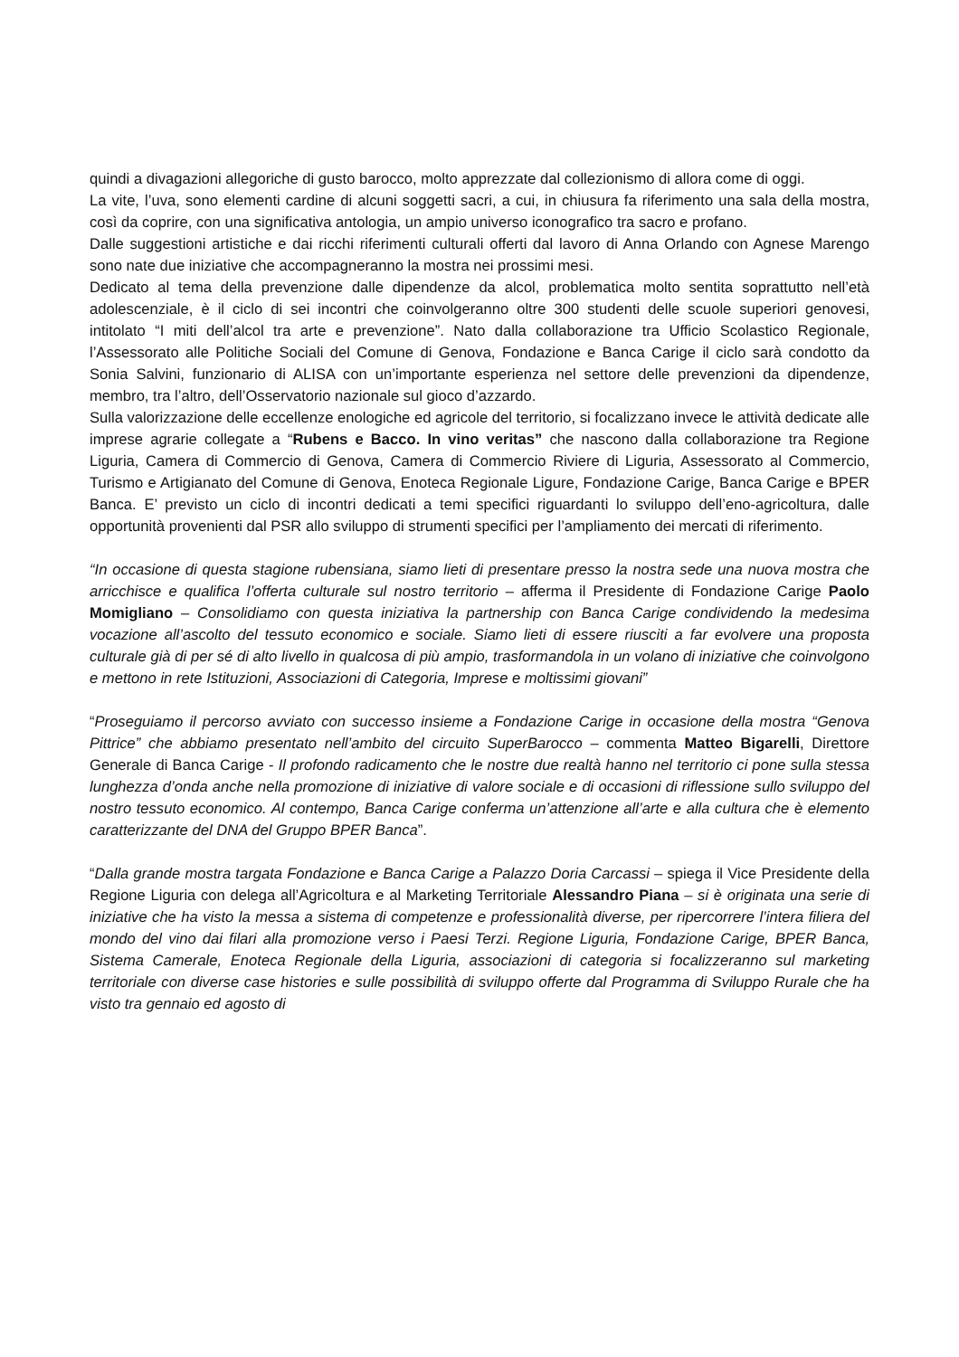quindi a divagazioni allegoriche di gusto barocco, molto apprezzate dal collezionismo di allora come di oggi.
La vite, l’uva, sono elementi cardine di alcuni soggetti sacri, a cui, in chiusura fa riferimento una sala della mostra, così da coprire, con una significativa antologia, un ampio universo iconografico tra sacro e profano.
Dalle suggestioni artistiche e dai ricchi riferimenti culturali offerti dal lavoro di Anna Orlando con Agnese Marengo sono nate due iniziative che accompagneranno la mostra nei prossimi mesi.
Dedicato al tema della prevenzione dalle dipendenze da alcol, problematica molto sentita soprattutto nell’età adolescenziale, è il ciclo di sei incontri che coinvolgeranno oltre 300 studenti delle scuole superiori genovesi, intitolato “I miti dell’alcol tra arte e prevenzione”. Nato dalla collaborazione tra Ufficio Scolastico Regionale, l’Assessorato alle Politiche Sociali del Comune di Genova, Fondazione e Banca Carige il ciclo sarà condotto da Sonia Salvini, funzionario di ALISA con un’importante esperienza nel settore delle prevenzioni da dipendenze, membro, tra l’altro, dell’Osservatorio nazionale sul gioco d’azzardo.
Sulla valorizzazione delle eccellenze enologiche ed agricole del territorio, si focalizzano invece le attività dedicate alle imprese agrarie collegate a “Rubens e Bacco. In vino veritas” che nascono dalla collaborazione tra Regione Liguria, Camera di Commercio di Genova, Camera di Commercio Riviere di Liguria, Assessorato al Commercio, Turismo e Artigianato del Comune di Genova, Enoteca Regionale Ligure, Fondazione Carige, Banca Carige e BPER Banca. E’ previsto un ciclo di incontri dedicati a temi specifici riguardanti lo sviluppo dell’eno-agricoltura, dalle opportunità provenienti dal PSR allo sviluppo di strumenti specifici per l’ampliamento dei mercati di riferimento.
“In occasione di questa stagione rubensiana, siamo lieti di presentare presso la nostra sede una nuova mostra che arricchisce e qualifica l’offerta culturale sul nostro territorio – afferma il Presidente di Fondazione Carige Paolo Momigliano – Consolidiamo con questa iniziativa la partnership con Banca Carige condividendo la medesima vocazione all’ascolto del tessuto economico e sociale. Siamo lieti di essere riusciti a far evolvere una proposta culturale già di per sé di alto livello in qualcosa di più ampio, trasformandola in un volano di iniziative che coinvolgono e mettono in rete Istituzioni, Associazioni di Categoria, Imprese e moltissimi giovani”
“Proseguiamo il percorso avviato con successo insieme a Fondazione Carige in occasione della mostra “Genova Pittrice” che abbiamo presentato nell’ambito del circuito SuperBarocco – commenta Matteo Bigarelli, Direttore Generale di Banca Carige - Il profondo radicamento che le nostre due realtà hanno nel territorio ci pone sulla stessa lunghezza d’onda anche nella promozione di iniziative di valore sociale e di occasioni di riflessione sullo sviluppo del nostro tessuto economico. Al contempo, Banca Carige conferma un’attenzione all’arte e alla cultura che è elemento caratterizzante del DNA del Gruppo BPER Banca”.
“Dalla grande mostra targata Fondazione e Banca Carige a Palazzo Doria Carcassi – spiega il Vice Presidente della Regione Liguria con delega all’Agricoltura e al Marketing Territoriale Alessandro Piana – si è originata una serie di iniziative che ha visto la messa a sistema di competenze e professionalità diverse, per ripercorrere l’intera filiera del mondo del vino dai filari alla promozione verso i Paesi Terzi. Regione Liguria, Fondazione Carige, BPER Banca, Sistema Camerale, Enoteca Regionale della Liguria, associazioni di categoria si focalizzeranno sul marketing territoriale con diverse case histories e sulle possibilità di sviluppo offerte dal Programma di Sviluppo Rurale che ha visto tra gennaio ed agosto di